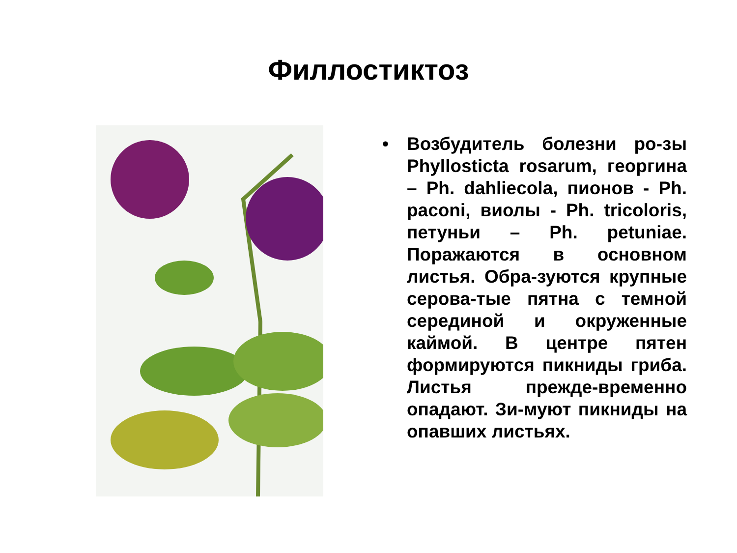Филлостиктоз
• Возбудитель болезни ро-зы Phyllosticta rosarum, георгина – Ph. dahliecola, пионов - Ph. paconi, виолы - Ph. tricoloris, петуньи – Ph. petuniae. Поражаются в основном листья. Обра-зуются крупные серова-тые пятна с темной серединой и окруженные каймой. В центре пятен формируются пикниды гриба. Листья прежде-временно опадают. Зи-муют пикниды на опавших листьях.